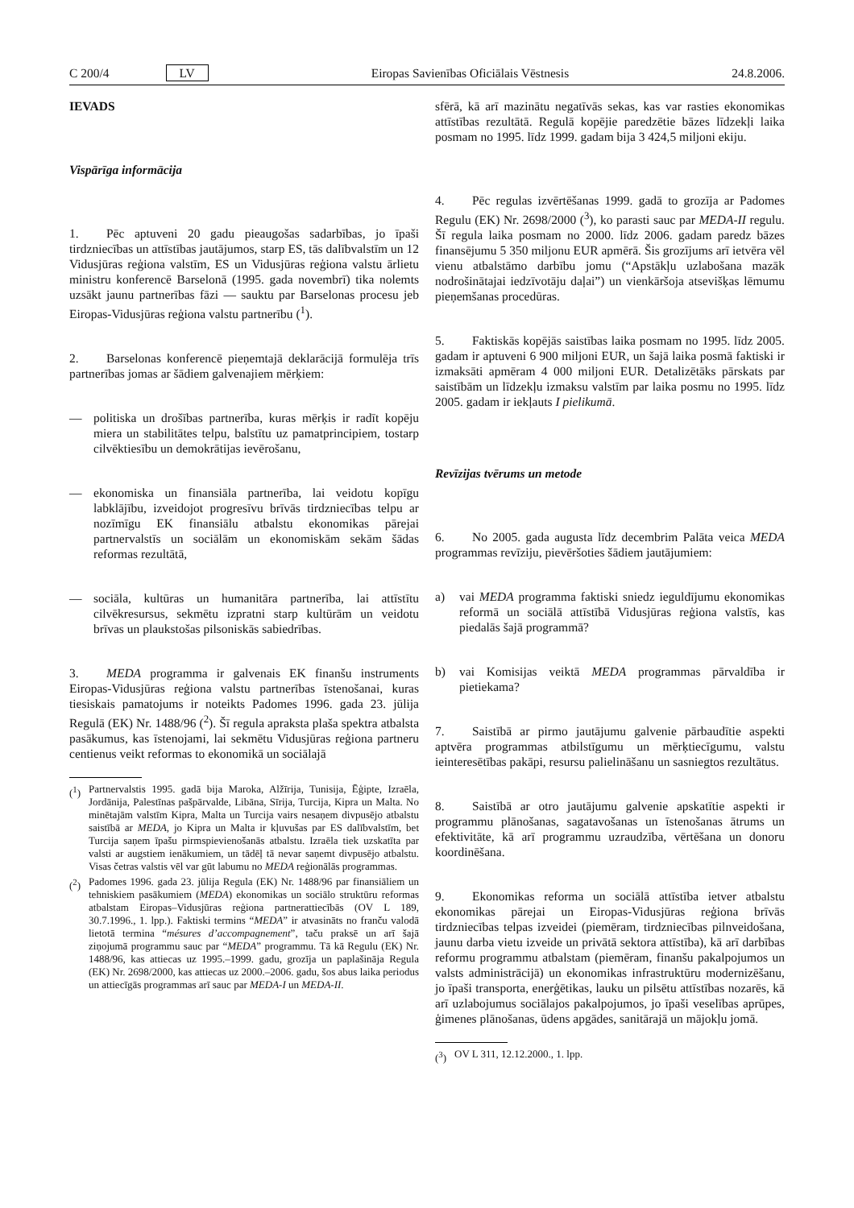C 200/4 LV Eiropas Savienības Oficiālais Vēstnesis 24.8.2006.
IEVADS
Vispārīga informācija
1. Pēc aptuveni 20 gadu pieaugošas sadarbības, jo īpaši tirdzniecības un attīstības jautājumos, starp ES, tās dalībvalstīm un 12 Vidusjūras reģiona valstīm, ES un Vidusjūras reģiona valstu ārlietu ministru konferencē Barselonā (1995. gada novembrī) tika nolemts uzsākt jaunu partnerības fāzi — sauktu par Barselonas procesu jeb Eiropas-Vidusjūras reģiona valstu partnerību (<sup>1</sup>).
2. Barselonas konferencē pieņemtajā deklarācijā formulēja trīs partnerības jomas ar šādiem galvenajiem mērķiem:
— politiska un drošības partnerība, kuras mērķis ir radīt kopēju miera un stabilitātes telpu, balstītu uz pamatprincipiem, tostarp cilvēktiesību un demokrātijas ievērošanu,
— ekonomiska un finansiāla partnerība, lai veidotu kopīgu labklājību, izveidojot progresīvu brīvās tirdzniecības telpu ar nozīmīgu EK finansiālu atbalstu ekonomikas pārejai partnervalstīs un sociālām un ekonomiskām sekām šādas reformas rezultātā,
— sociāla, kultūras un humanitāra partnerība, lai attīstītu cilvēkresursus, sekmētu izpratni starp kultūrām un veidotu brīvas un plaukstošas pilsoniskās sabiedrības.
3. MEDA programma ir galvenais EK finanšu instruments Eiropas-Vidusjūras reģiona valstu partnerības īstenošanai, kuras tiesiskais pamatojums ir noteikts Padomes 1996. gada 23. jūlija Regulā (EK) Nr. 1488/96 (<sup>2</sup>). Šī regula apraksta plaša spektra atbalsta pasākumus, kas īstenojami, lai sekmētu Vidusjūras reģiona partneru centienus veikt reformas to ekonomikā un sociālajā
(<sup>1</sup>) Partnervalstis 1995. gadā bija Maroka, Alžīrija, Tunisija, Ēģipte, Izraēla, Jordānija, Palestīnas pašpārvalde, Libāna, Sīrija, Turcija, Kipra un Malta. No minētajām valstīm Kipra, Malta un Turcija vairs nesaņem divpusējo atbalstu saistībā ar MEDA, jo Kipra un Malta ir kļuvušas par ES dalībvalstīm, bet Turcija saņem īpašu pirmspievienošanās atbalstu. Izraēla tiek uzskatīta par valsti ar augstiem ienākumiem, un tādēļ tā nevar saņemt divpusējo atbalstu. Visas četras valstis vēl var gūt labumu no MEDA reģionālās programmas.
(<sup>2</sup>) Padomes 1996. gada 23. jūlija Regula (EK) Nr. 1488/96 par finansiāliem un tehniskiem pasākumiem (MEDA) ekonomikas un sociālo struktūru reformas atbalstam Eiropas–Vidusjūras reģiona partnerattiecībās (OV L 189, 30.7.1996., 1. lpp.). Faktiski termins “MEDA” ir atvasināts no franču valodā lietotā termina “mésures d’accompagnement”, taču praksē un arī šajā ziņojumā programmu sauc par “MEDA” programmu. Tā kā Regulu (EK) Nr. 1488/96, kas attiecas uz 1995.–1999. gadu, grozīja un paplašināja Regula (EK) Nr. 2698/2000, kas attiecas uz 2000.–2006. gadu, šos abus laika periodus un attiecīgās programmas arī sauc par MEDA-I un MEDA-II.
sfērā, kā arī mazinātu negatīvās sekas, kas var rasties ekonomikas attīstības rezultātā. Regulā kopējie paredzētie bāzes līdzekļi laika posmam no 1995. līdz 1999. gadam bija 3 424,5 miljoni ekiju.
4. Pēc regulas izvērtēšanas 1999. gadā to grozīja ar Padomes Regulu (EK) Nr. 2698/2000 (<sup>3</sup>), ko parasti sauc par MEDA-II regulu. Šī regula laika posmam no 2000. līdz 2006. gadam paredz bāzes finansējumu 5 350 miljonu EUR apmērā. Šis grozījums arī ietvēra vēl vienu atbalstāmo darbību jomu (“Apstākļu uzlabošana mazāk nodrošinātajai iedzīvotāju daļai”) un vienkāršoja atsevišķas lēmumu pieņemšanas procedūras.
5. Faktiskās kopējās saistības laika posmam no 1995. līdz 2005. gadam ir aptuveni 6 900 miljoni EUR, un šajā laika posmā faktiski ir izmaksāti apmēram 4 000 miljoni EUR. Detalizētāks pārskats par saistībām un līdzekļu izmaksu valstīm par laika posmu no 1995. līdz 2005. gadam ir iekļauts I pielikumā.
Revīzijas tvērums un metode
6. No 2005. gada augusta līdz decembrim Palāta veica MEDA programmas revīziju, pievēršoties šādiem jautājumiem:
a) vai MEDA programma faktiski sniedz ieguldījumu ekonomikas reformā un sociālā attīstībā Vidusjūras reģiona valstīs, kas piedalās šajā programmā?
b) vai Komisijas veiktā MEDA programmas pārvaldība ir pietiekama?
7. Saistībā ar pirmo jautājumu galvenie pārbaudītie aspekti aptvēra programmas atbilstīgumu un mērķtiecīgumu, valstu ieinteresētības pakāpi, resursu palielināšanu un sasniegtos rezultātus.
8. Saistībā ar otro jautājumu galvenie apskatītie aspekti ir programmu plānošanas, sagatavošanas un īstenošanas ātrums un efektivitāte, kā arī programmu uzraudzība, vērtēšana un donoru koordinēšana.
9. Ekonomikas reforma un sociālā attīstība ietver atbalstu ekonomikas pārejai un Eiropas-Vidusjūras reģiona brīvās tirdzniecības telpas izveidei (piemēram, tirdzniecības pilnveidošana, jaunu darba vietu izveide un privātā sektora attīstība), kā arī darbības reformu programmu atbalstam (piemēram, finanšu pakalpojumos un valsts administrācijā) un ekonomikas infrastruktūru modernizēšanu, jo īpaši transporta, enerģētikas, lauku un pilsētu attīstības nozarēs, kā arī uzlabojumus sociālajos pakalpojumos, jo īpaši veselības aprūpes, ģimenes plānošanas, ūdens apgādes, sanitārajā un mājokļu jomā.
(<sup>3</sup>) OV L 311, 12.12.2000., 1. lpp.